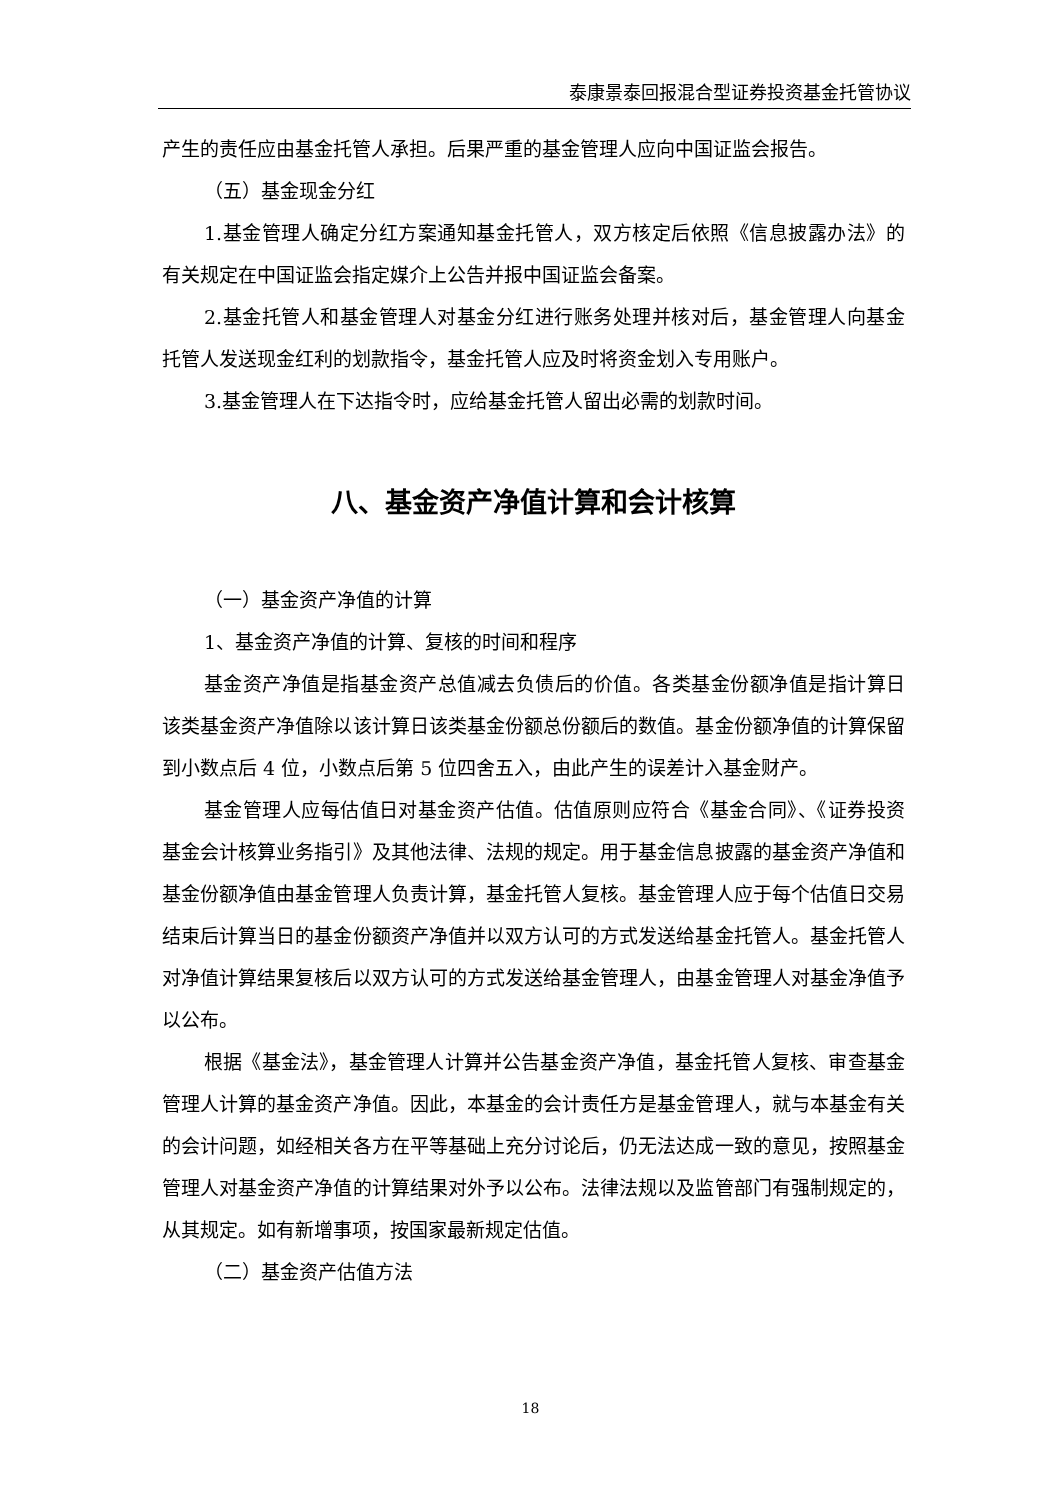泰康景泰回报混合型证券投资基金托管协议
产生的责任应由基金托管人承担。后果严重的基金管理人应向中国证监会报告。
（五）基金现金分红
1.基金管理人确定分红方案通知基金托管人，双方核定后依照《信息披露办法》的有关规定在中国证监会指定媒介上公告并报中国证监会备案。
2.基金托管人和基金管理人对基金分红进行账务处理并核对后，基金管理人向基金托管人发送现金红利的划款指令，基金托管人应及时将资金划入专用账户。
3.基金管理人在下达指令时，应给基金托管人留出必需的划款时间。
八、基金资产净值计算和会计核算
（一）基金资产净值的计算
1、基金资产净值的计算、复核的时间和程序
基金资产净值是指基金资产总值减去负债后的价值。各类基金份额净值是指计算日该类基金资产净值除以该计算日该类基金份额总份额后的数值。基金份额净值的计算保留到小数点后 4 位，小数点后第 5 位四舍五入，由此产生的误差计入基金财产。
基金管理人应每估值日对基金资产估值。估值原则应符合《基金合同》、《证券投资基金会计核算业务指引》及其他法律、法规的规定。用于基金信息披露的基金资产净值和基金份额净值由基金管理人负责计算，基金托管人复核。基金管理人应于每个估值日交易结束后计算当日的基金份额资产净值并以双方认可的方式发送给基金托管人。基金托管人对净值计算结果复核后以双方认可的方式发送给基金管理人，由基金管理人对基金净值予以公布。
根据《基金法》，基金管理人计算并公告基金资产净值，基金托管人复核、审查基金管理人计算的基金资产净值。因此，本基金的会计责任方是基金管理人，就与本基金有关的会计问题，如经相关各方在平等基础上充分讨论后，仍无法达成一致的意见，按照基金管理人对基金资产净值的计算结果对外予以公布。法律法规以及监管部门有强制规定的，从其规定。如有新增事项，按国家最新规定估值。
（二）基金资产估值方法
18